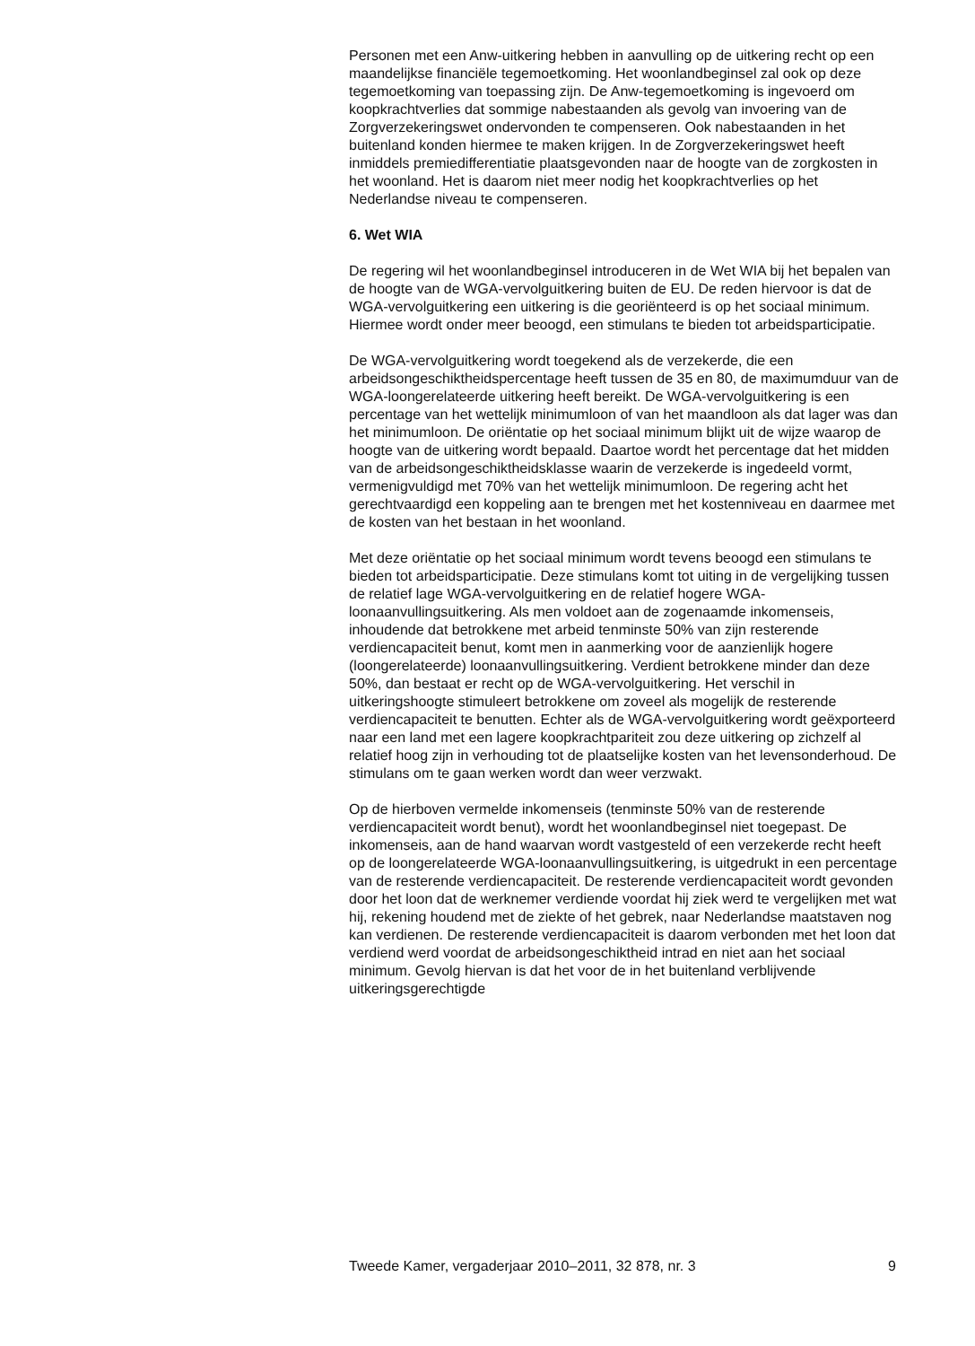Personen met een Anw-uitkering hebben in aanvulling op de uitkering recht op een maandelijkse financiële tegemoetkoming. Het woonlandbeginsel zal ook op deze tegemoetkoming van toepassing zijn. De Anw-tegemoetkoming is ingevoerd om koopkrachtverlies dat sommige nabestaanden als gevolg van invoering van de Zorgverzekeringswet ondervonden te compenseren. Ook nabestaanden in het buitenland konden hiermee te maken krijgen. In de Zorgverzekeringswet heeft inmiddels premiedifferentiatie plaatsgevonden naar de hoogte van de zorgkosten in het woonland. Het is daarom niet meer nodig het koopkrachtverlies op het Nederlandse niveau te compenseren.
6. Wet WIA
De regering wil het woonlandbeginsel introduceren in de Wet WIA bij het bepalen van de hoogte van de WGA-vervolguitkering buiten de EU. De reden hiervoor is dat de WGA-vervolguitkering een uitkering is die georiënteerd is op het sociaal minimum. Hiermee wordt onder meer beoogd, een stimulans te bieden tot arbeidsparticipatie.
De WGA-vervolguitkering wordt toegekend als de verzekerde, die een arbeidsongeschiktheidspercentage heeft tussen de 35 en 80, de maximumduur van de WGA-loongerelateerde uitkering heeft bereikt. De WGA-vervolguitkering is een percentage van het wettelijk minimumloon of van het maandloon als dat lager was dan het minimumloon. De oriëntatie op het sociaal minimum blijkt uit de wijze waarop de hoogte van de uitkering wordt bepaald. Daartoe wordt het percentage dat het midden van de arbeidsongeschiktheidsklasse waarin de verzekerde is ingedeeld vormt, vermenigvuldigd met 70% van het wettelijk minimumloon. De regering acht het gerechtvaardigd een koppeling aan te brengen met het kostenniveau en daarmee met de kosten van het bestaan in het woonland.
Met deze oriëntatie op het sociaal minimum wordt tevens beoogd een stimulans te bieden tot arbeidsparticipatie. Deze stimulans komt tot uiting in de vergelijking tussen de relatief lage WGA-vervolguitkering en de relatief hogere WGA-loonaanvullingsuitkering. Als men voldoet aan de zogenaamde inkomenseis, inhoudende dat betrokkene met arbeid tenminste 50% van zijn resterende verdiencapaciteit benut, komt men in aanmerking voor de aanzienlijk hogere (loongerelateerde) loonaanvullingsuitkering. Verdient betrokkene minder dan deze 50%, dan bestaat er recht op de WGA-vervolguitkering. Het verschil in uitkeringshoogte stimuleert betrokkene om zoveel als mogelijk de resterende verdiencapaciteit te benutten. Echter als de WGA-vervolguitkering wordt geëxporteerd naar een land met een lagere koopkrachtpariteit zou deze uitkering op zichzelf al relatief hoog zijn in verhouding tot de plaatselijke kosten van het levensonderhoud. De stimulans om te gaan werken wordt dan weer verzwakt.
Op de hierboven vermelde inkomenseis (tenminste 50% van de resterende verdiencapaciteit wordt benut), wordt het woonlandbeginsel niet toegepast. De inkomenseis, aan de hand waarvan wordt vastgesteld of een verzekerde recht heeft op de loongerelateerde WGA-loonaanvullingsuitkering, is uitgedrukt in een percentage van de resterende verdiencapaciteit. De resterende verdiencapaciteit wordt gevonden door het loon dat de werknemer verdiende voordat hij ziek werd te vergelijken met wat hij, rekening houdend met de ziekte of het gebrek, naar Nederlandse maatstaven nog kan verdienen. De resterende verdiencapaciteit is daarom verbonden met het loon dat verdiend werd voordat de arbeidsongeschiktheid intrad en niet aan het sociaal minimum. Gevolg hiervan is dat het voor de in het buitenland verblijvende uitkeringsgerechtigde
Tweede Kamer, vergaderjaar 2010–2011, 32 878, nr. 3 9